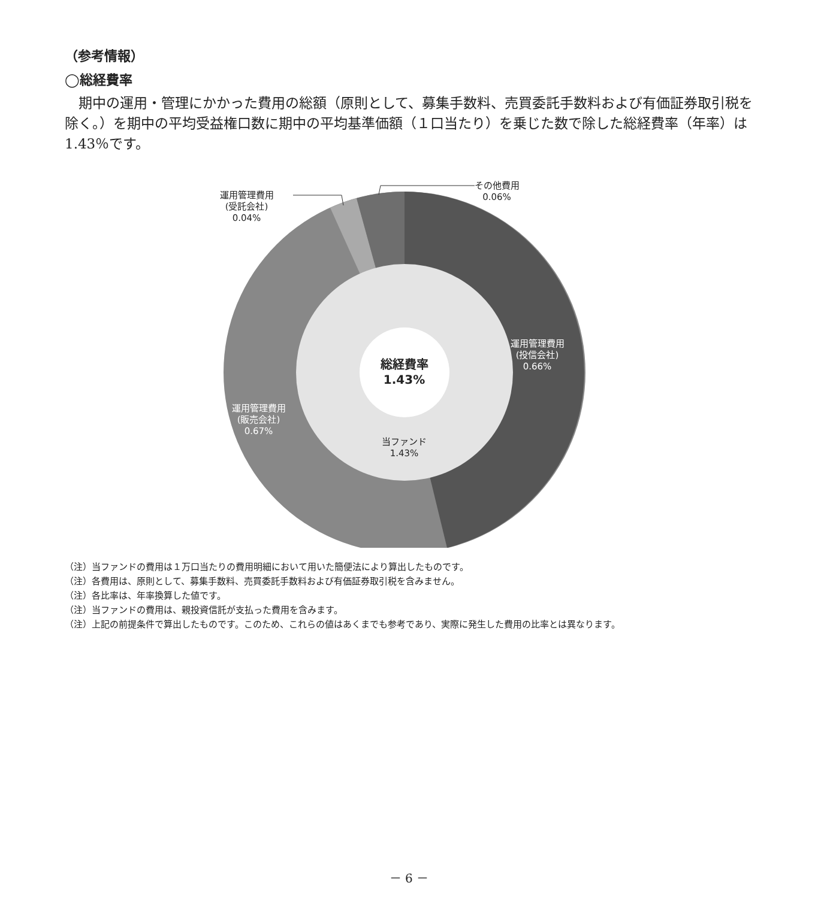（参考情報）
◯総経費率
期中の運用・管理にかかった費用の総額（原則として、募集手数料、売買委託手数料および有価証券取引税を除く。）を期中の平均受益権口数に期中の平均基準価額（１口当たり）を乗じた数で除した総経費率（年率）は1.43％です。
運用管理費用
(受託会社)
0.04%
その他費用
0.06%
運用管理費用
(投信会社)
0.66%
運用管理費用
(販売会社)
0.67%
総経費率
1.43%
当ファンド
1.43%
（注）当ファンドの費用は１万口当たりの費用明細において用いた簡便法により算出したものです。
（注）各費用は、原則として、募集手数料、売買委託手数料および有価証券取引税を含みません。
（注）各比率は、年率換算した値です。
（注）当ファンドの費用は、親投資信託が支払った費用を含みます。
（注）上記の前提条件で算出したものです。このため、これらの値はあくまでも参考であり、実際に発生した費用の比率とは異なります。
－ 6 －